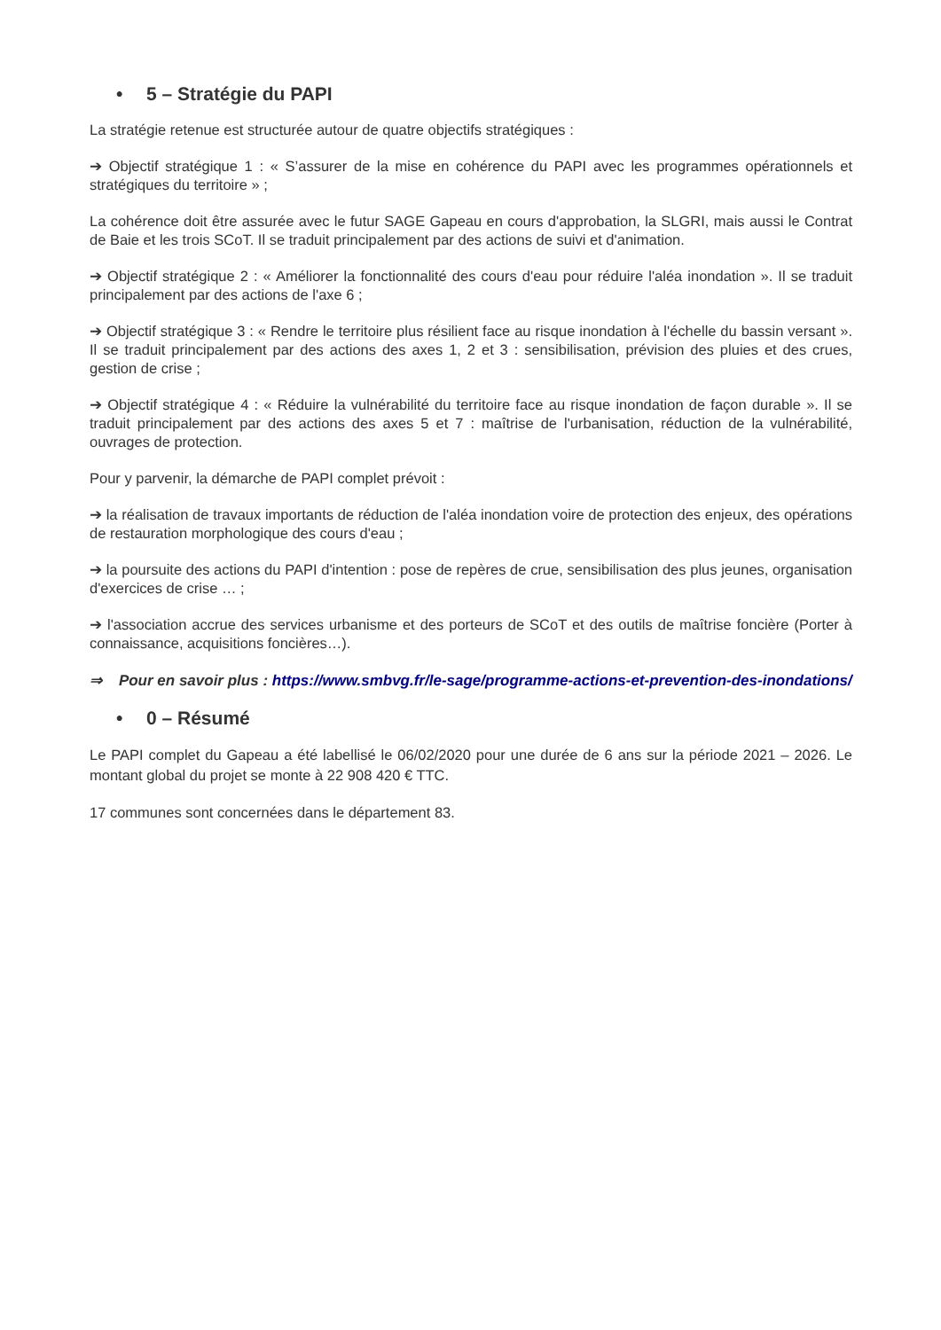• 5 – Stratégie du PAPI
La stratégie retenue est structurée autour de quatre objectifs stratégiques :
➔ Objectif stratégique 1 : « S’assurer de la mise en cohérence du PAPI avec les programmes opérationnels et stratégiques du territoire » ;
La cohérence doit être assurée avec le futur SAGE Gapeau en cours d'approbation, la SLGRI, mais aussi le Contrat de Baie et les trois SCoT. Il se traduit principalement par des actions de suivi et d'animation.
➔ Objectif stratégique 2 : « Améliorer la fonctionnalité des cours d'eau pour réduire l'aléa inondation ». Il se traduit principalement par des actions de l'axe 6 ;
➔ Objectif stratégique 3 : « Rendre le territoire plus résilient face au risque inondation à l'échelle du bassin versant ». Il se traduit principalement par des actions des axes 1, 2 et 3 : sensibilisation, prévision des pluies et des crues, gestion de crise ;
➔ Objectif stratégique 4 : « Réduire la vulnérabilité du territoire face au risque inondation de façon durable ». Il se traduit principalement par des actions des axes 5 et 7 : maîtrise de l'urbanisation, réduction de la vulnérabilité, ouvrages de protection.
Pour y parvenir, la démarche de PAPI complet prévoit :
➔ la réalisation de travaux importants de réduction de l'aléa inondation voire de protection des enjeux, des opérations de restauration morphologique des cours d'eau ;
➔ la poursuite des actions du PAPI d'intention : pose de repères de crue, sensibilisation des plus jeunes, organisation d'exercices de crise … ;
➔ l'association accrue des services urbanisme et des porteurs de SCoT et des outils de maîtrise foncière (Porter à connaissance, acquisitions foncières…).
⇒ Pour en savoir plus : https://www.smbvg.fr/le-sage/programme-actions-et-prevention-des-inondations/
• 0 – Résumé
Le PAPI complet du Gapeau a été labellisé le 06/02/2020 pour une durée de 6 ans sur la période 2021 – 2026. Le montant global du projet se monte à 22 908 420 € TTC.
17 communes sont concernées dans le département 83.